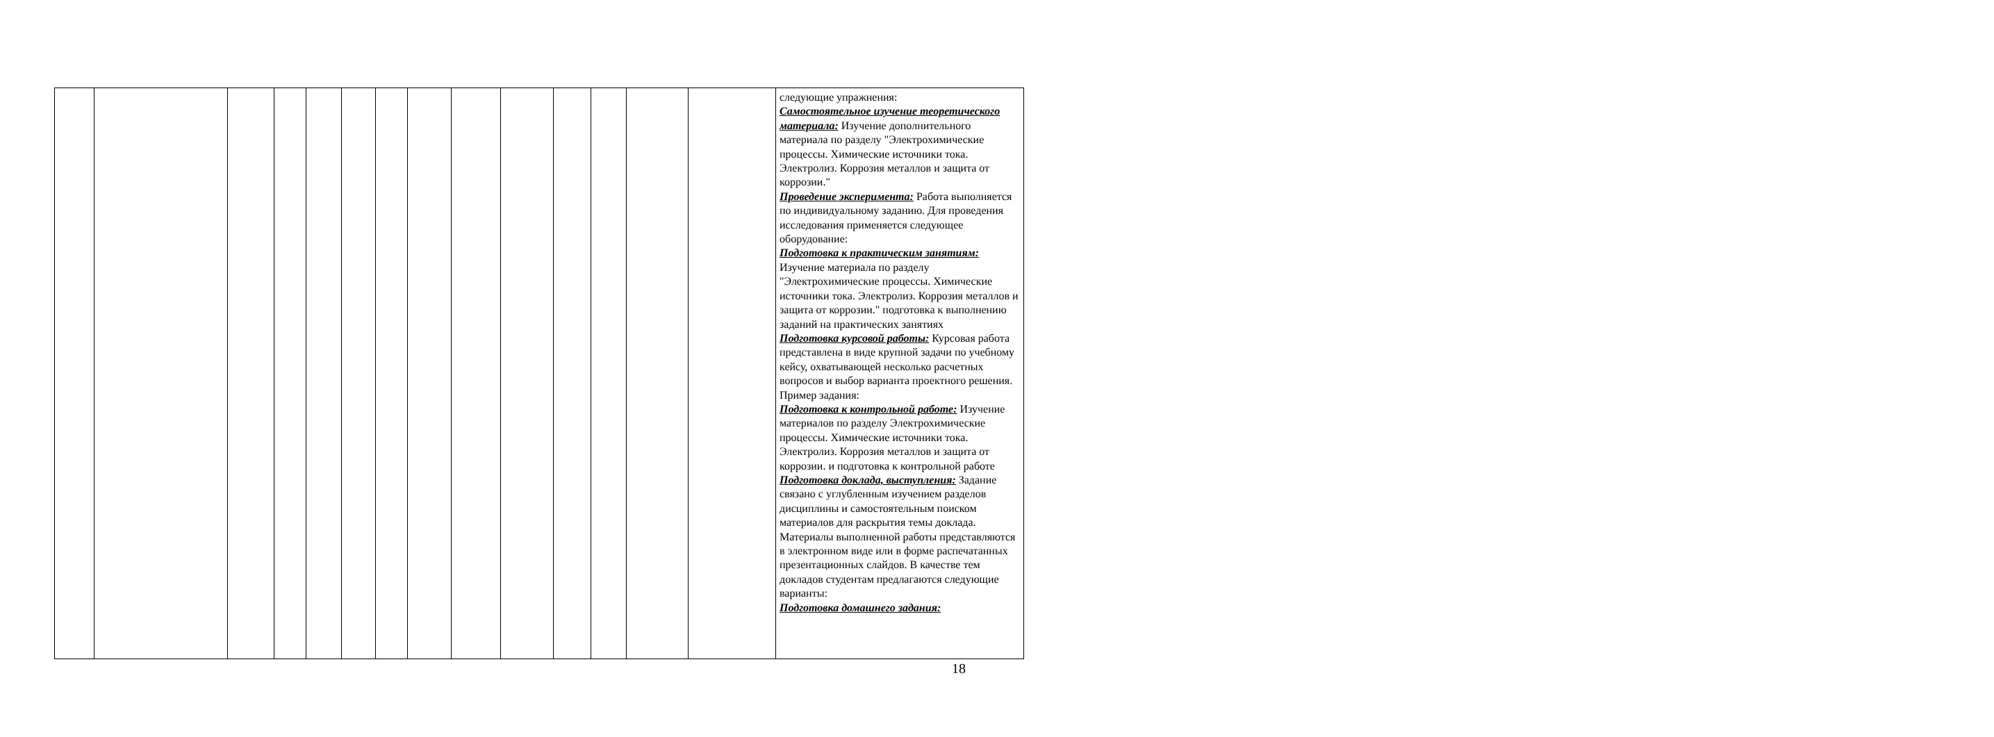| | | | | | | | | | | | | | | следующие упражнения: Самостоятельное изучение теоретического материала: Изучение дополнительного материала по разделу "Электрохимические процессы. Химические источники тока. Электролиз. Коррозия металлов и защита от коррозии." Проведение эксперимента: Работа выполняется по индивидуальному заданию. Для проведения исследования применяется следующее оборудование: Подготовка к практическим занятиям: Изучение материала по разделу "Электрохимические процессы. Химические источники тока. Электролиз. Коррозия металлов и защита от коррозии." подготовка к выполнению заданий на практических занятиях Подготовка курсовой работы: Курсовая работа представлена в виде крупной задачи по учебному кейсу, охватывающей несколько расчетных вопросов и выбор варианта проектного решения. Пример задания: Подготовка к контрольной работе: Изучение материалов по разделу Электрохимические процессы. Химические источники тока. Электролиз. Коррозия металлов и защита от коррозии. и подготовка к контрольной работе Подготовка доклада, выступления: Задание связано с углубленным изучением разделов дисциплины и самостоятельным поиском материалов для раскрытия темы доклада. Материалы выполненной работы представляются в электронном виде или в форме распечатанных презентационных слайдов. В качестве тем докладов студентам предлагаются следующие варианты: Подготовка домашнего задания: |
18